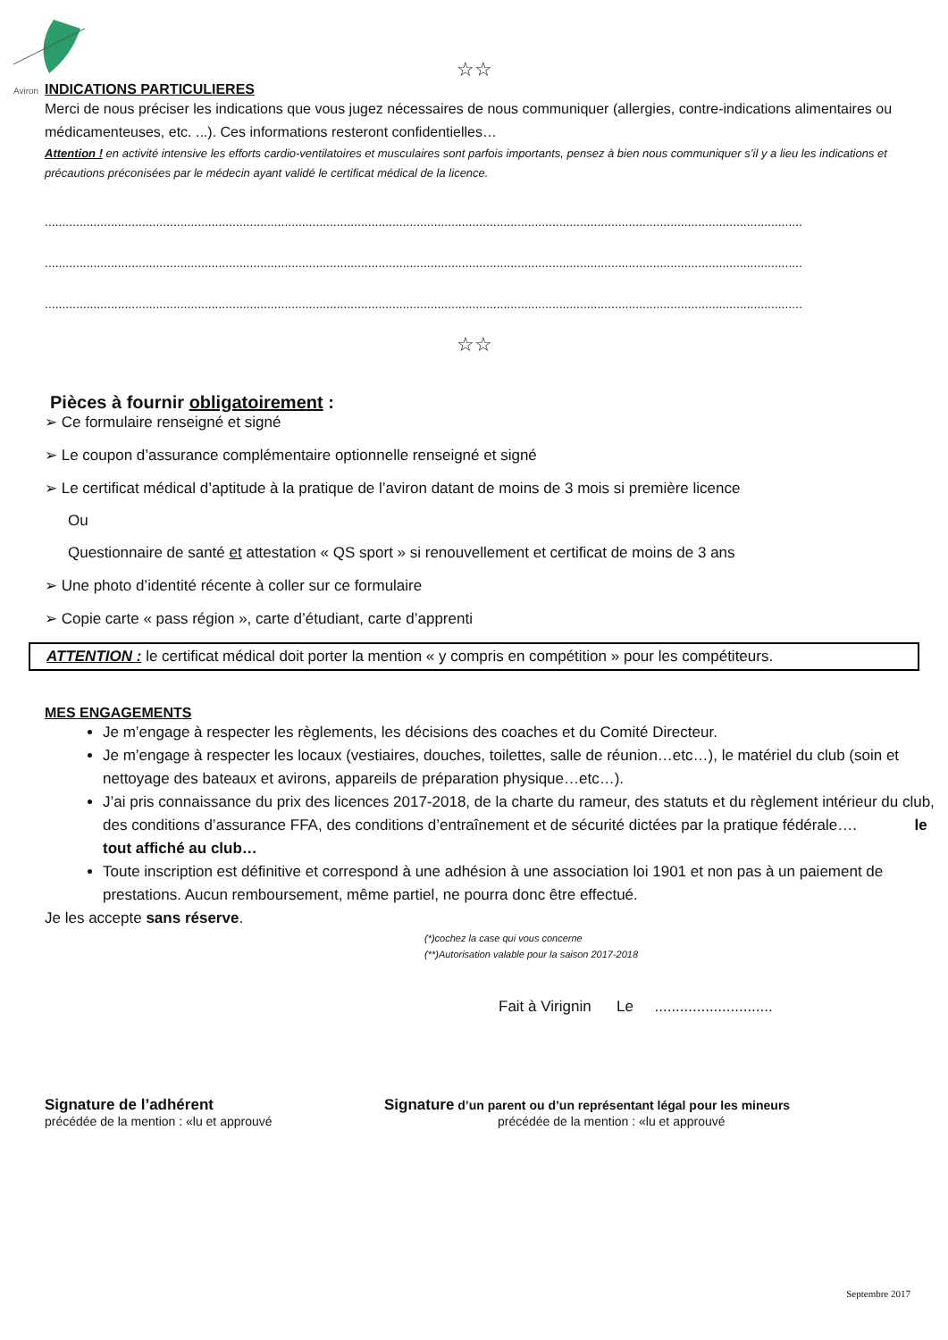Aviron
☆☆
INDICATIONS PARTICULIERES
Merci de nous préciser les indications que vous jugez nécessaires de nous communiquer (allergies, contre-indications alimentaires ou médicamenteuses, etc. ...). Ces informations resteront confidentielles…
Attention ! en activité intensive les efforts cardio-ventilatoires et musculaires sont parfois importants, pensez à bien nous communiquer s’il y a lieu les indications et précautions préconisées par le médecin ayant validé le certificat médical de la licence.
..........................................................................................................................................................................................................................
..........................................................................................................................................................................................................................
..........................................................................................................................................................................................................................
☆☆
Pièces à fournir obligatoirement :
➢ Ce formulaire renseigné et signé
➢ Le coupon d’assurance complémentaire optionnelle renseigné et signé
➢ Le certificat médical d’aptitude à la pratique de l’aviron datant de moins de 3 mois si première licence
Ou
Questionnaire de santé et attestation « QS sport » si renouvellement et certificat de moins de 3 ans
➢ Une photo d’identité récente à coller sur ce formulaire
➢ Copie carte « pass région », carte d’étudiant, carte d’apprenti
ATTENTION : le certificat médical doit porter la mention « y compris en compétition » pour les compétiteurs.
MES ENGAGEMENTS
Je m’engage à respecter les règlements, les décisions des coaches et du Comité Directeur.
Je m’engage à respecter les locaux (vestiaires, douches, toilettes, salle de réunion…etc…), le matériel du club (soin et nettoyage des bateaux et avirons, appareils de préparation physique…etc…).
J’ai pris connaissance du prix des licences 2017-2018, de la charte du rameur, des statuts et du règlement intérieur du club, des conditions d’assurance FFA, des conditions d’entraînement et de sécurité dictées par la pratique fédérale…. le tout affiché au club…
Toute inscription est définitive et correspond à une adhésion à une association loi 1901 et non pas à un paiement de prestations. Aucun remboursement, même partiel, ne pourra donc être effectué.
Je les accepte sans réserve.
(*)cochez la case qui vous concerne
(**)Autorisation valable pour la saison 2017-2018
Fait à Virignin Le ............................
Signature de l’adhérent
précédée de la mention : «lu et approuvé
Signature d’un parent ou d’un représentant légal pour les mineurs
précédée de la mention : «lu et approuvé
Septembre 2017